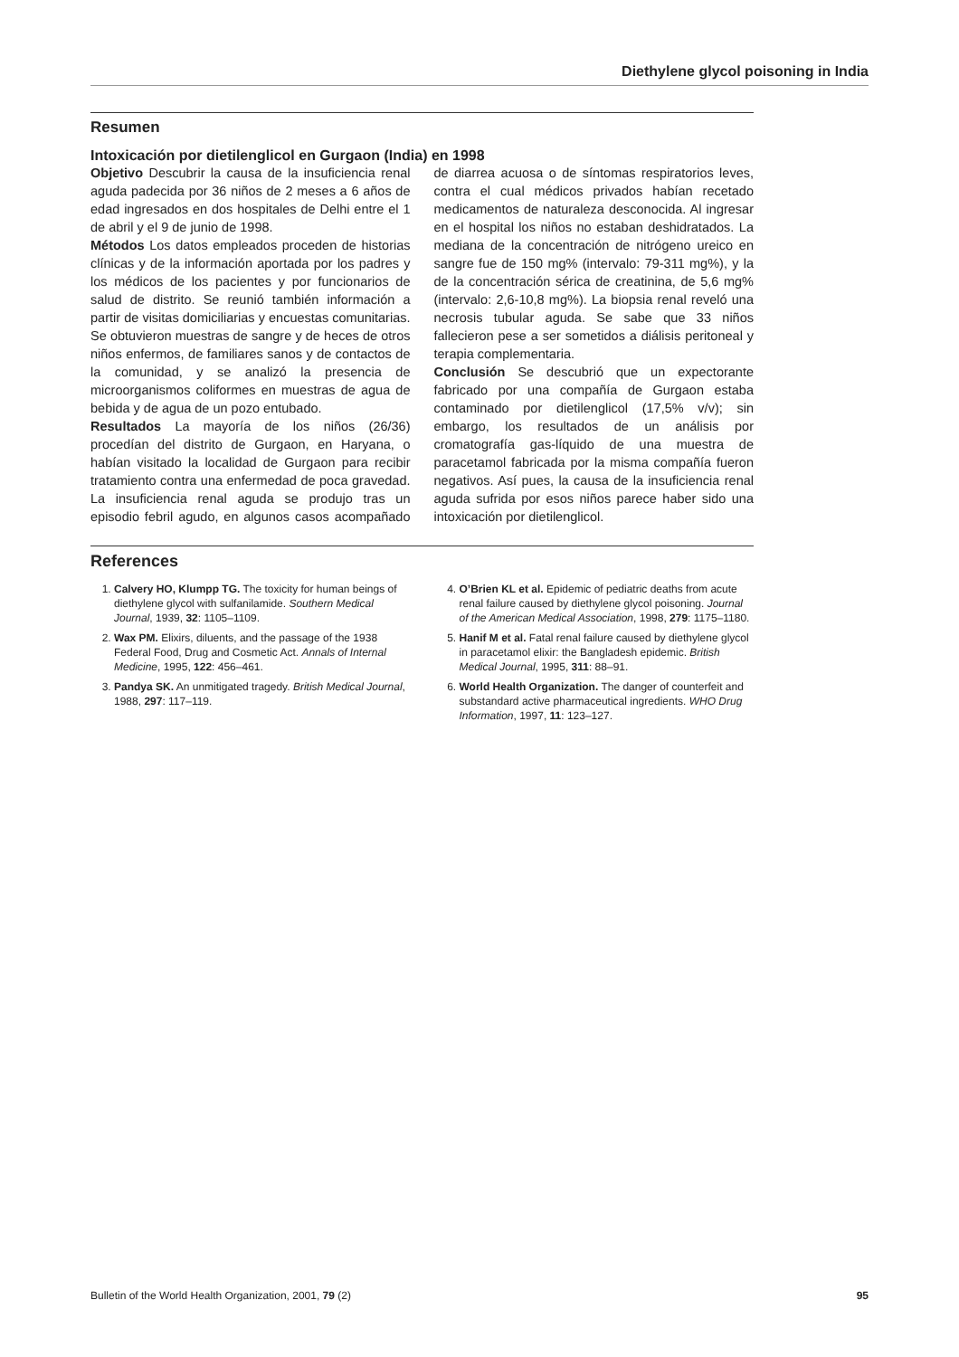Diethylene glycol poisoning in India
Resumen
Intoxicación por dietilenglicol en Gurgaon (India) en 1998
Objetivo Descubrir la causa de la insuficiencia renal aguda padecida por 36 niños de 2 meses a 6 años de edad ingresados en dos hospitales de Delhi entre el 1 de abril y el 9 de junio de 1998.
Métodos Los datos empleados proceden de historias clínicas y de la información aportada por los padres y los médicos de los pacientes y por funcionarios de salud de distrito. Se reunió también información a partir de visitas domiciliarias y encuestas comunitarias. Se obtuvieron muestras de sangre y de heces de otros niños enfermos, de familiares sanos y de contactos de la comunidad, y se analizó la presencia de microorganismos coliformes en muestras de agua de bebida y de agua de un pozo entubado.
Resultados La mayoría de los niños (26/36) procedían del distrito de Gurgaon, en Haryana, o habían visitado la localidad de Gurgaon para recibir tratamiento contra una enfermedad de poca gravedad. La insuficiencia renal aguda se produjo tras un episodio febril agudo, en algunos casos acompañado de diarrea acuosa o de síntomas respiratorios leves, contra el cual médicos privados habían recetado medicamentos de naturaleza desconocida. Al ingresar en el hospital los niños no estaban deshidratados. La mediana de la concentración de nitrógeno ureico en sangre fue de 150 mg% (intervalo: 79-311 mg%), y la de la concentración sérica de creatinina, de 5,6 mg% (intervalo: 2,6-10,8 mg%). La biopsia renal reveló una necrosis tubular aguda. Se sabe que 33 niños fallecieron pese a ser sometidos a diálisis peritoneal y terapia complementaria.
Conclusión Se descubrió que un expectorante fabricado por una compañía de Gurgaon estaba contaminado por dietilenglicol (17,5% v/v); sin embargo, los resultados de un análisis por cromatografía gas-líquido de una muestra de paracetamol fabricada por la misma compañía fueron negativos. Así pues, la causa de la insuficiencia renal aguda sufrida por esos niños parece haber sido una intoxicación por dietilenglicol.
References
1. Calvery HO, Klumpp TG. The toxicity for human beings of diethylene glycol with sulfanilamide. Southern Medical Journal, 1939, 32: 1105–1109.
2. Wax PM. Elixirs, diluents, and the passage of the 1938 Federal Food, Drug and Cosmetic Act. Annals of Internal Medicine, 1995, 122: 456–461.
3. Pandya SK. An unmitigated tragedy. British Medical Journal, 1988, 297: 117–119.
4. O’Brien KL et al. Epidemic of pediatric deaths from acute renal failure caused by diethylene glycol poisoning. Journal of the American Medical Association, 1998, 279: 1175–1180.
5. Hanif M et al. Fatal renal failure caused by diethylene glycol in paracetamol elixir: the Bangladesh epidemic. British Medical Journal, 1995, 311: 88–91.
6. World Health Organization. The danger of counterfeit and substandard active pharmaceutical ingredients. WHO Drug Information, 1997, 11: 123–127.
Bulletin of the World Health Organization, 2001, 79 (2) 95